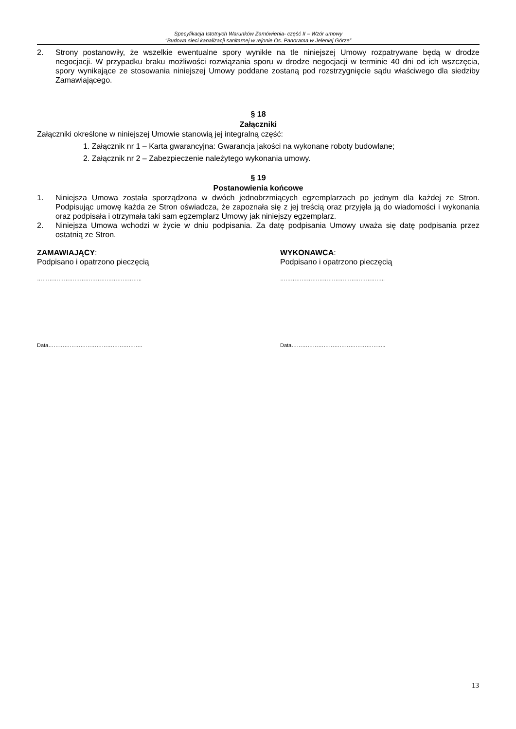Specyfikacja Istotnych Warunków Zamówienia- część II – Wzór umowy
"Budowa sieci kanalizacji sanitarnej w rejonie Os. Panorama w Jeleniej Górze”
2. Strony postanowiły, że wszelkie ewentualne spory wynikłe na tle niniejszej Umowy rozpatrywane będą w drodze negocjacji. W przypadku braku możliwości rozwiązania sporu w drodze negocjacji w terminie 40 dni od ich wszczęcia, spory wynikające ze stosowania niniejszej Umowy poddane zostaną pod rozstrzygnięcie sądu właściwego dla siedziby Zamawiającego.
§ 18
Załączniki
Załączniki określone w niniejszej Umowie stanowią jej integralną część:
1. Załącznik nr 1 – Karta gwarancyjna: Gwarancja jakości na wykonane roboty budowlane;
2. Załącznik nr 2 – Zabezpieczenie należytego wykonania umowy.
§ 19
Postanowienia końcowe
1. Niniejsza Umowa została sporządzona w dwóch jednobrzmiących egzemplarzach po jednym dla każdej ze Stron. Podpisując umowę każda ze Stron oświadcza, że zapoznała się z jej treścią oraz przyjęła ją do wiadomości i wykonania oraz podpisała i otrzymała taki sam egzemplarz Umowy jak niniejszy egzemplarz.
2. Niniejsza Umowa wchodzi w życie w dniu podpisania. Za datę podpisania Umowy uważa się datę podpisania przez ostatnią ze Stron.
ZAMAWIAJĄCY:
Podpisano i opatrzono pieczęcią
…………………………………………………..
Data……………………………………………..
WYKONAWCA:
Podpisano i opatrzono pieczęcią
…………………………………………………..
Data……………………………………………..
13